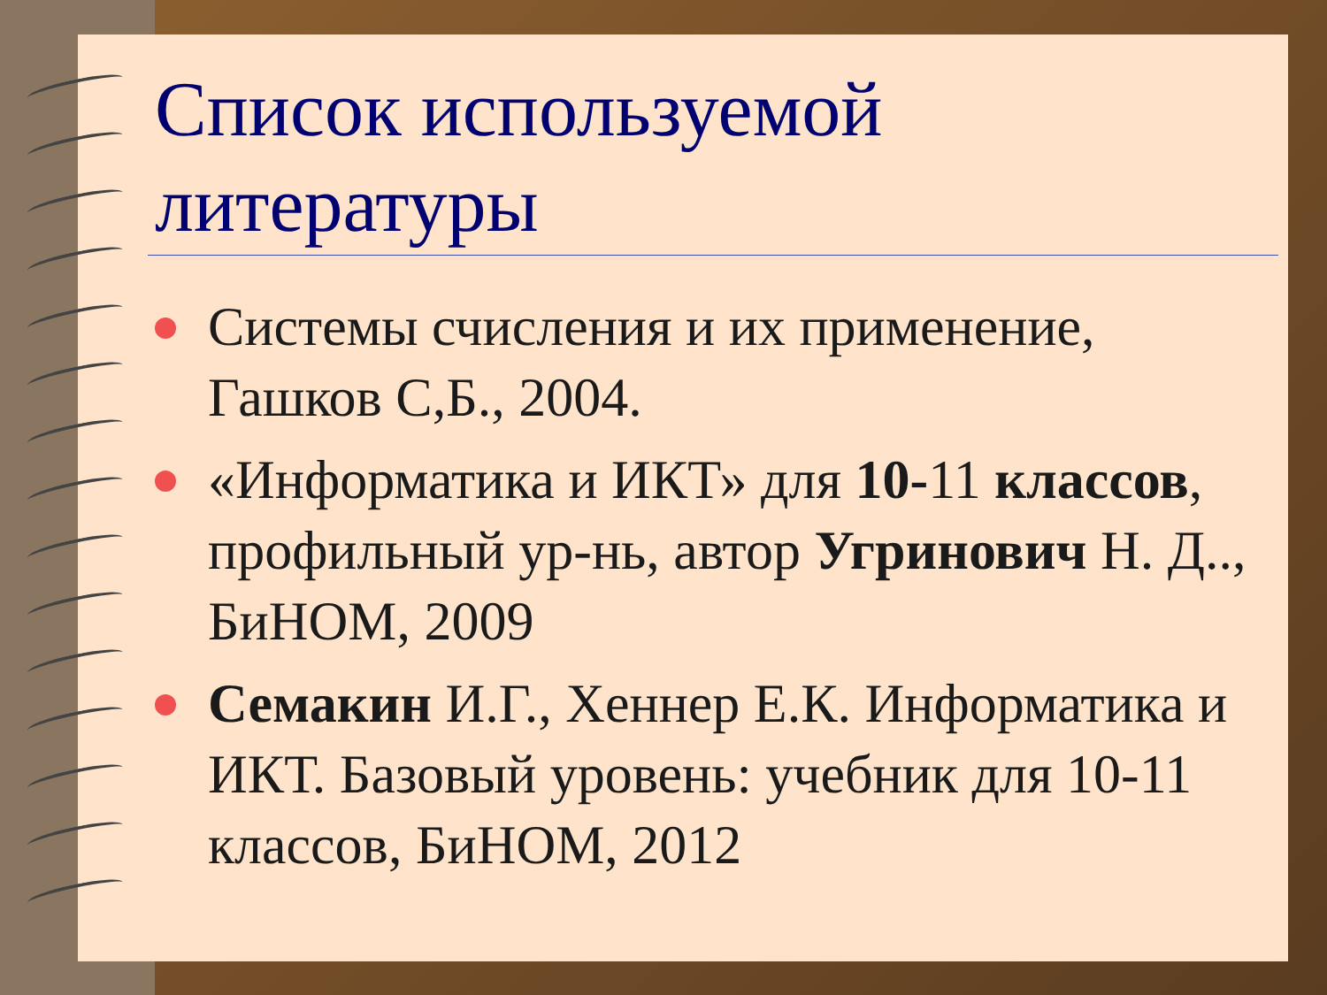Список используемой литературы
Системы счисления и их применение, Гашков С,Б., 2004.
«Информатика и ИКТ» для 10-11 классов, профильный ур-нь, автор Угринович Н. Д.., БиНОМ, 2009
Семакин И.Г., Хеннер Е.К. Информатика и ИКТ. Базовый уровень: учебник для 10-11 классов, БиНОМ, 2012